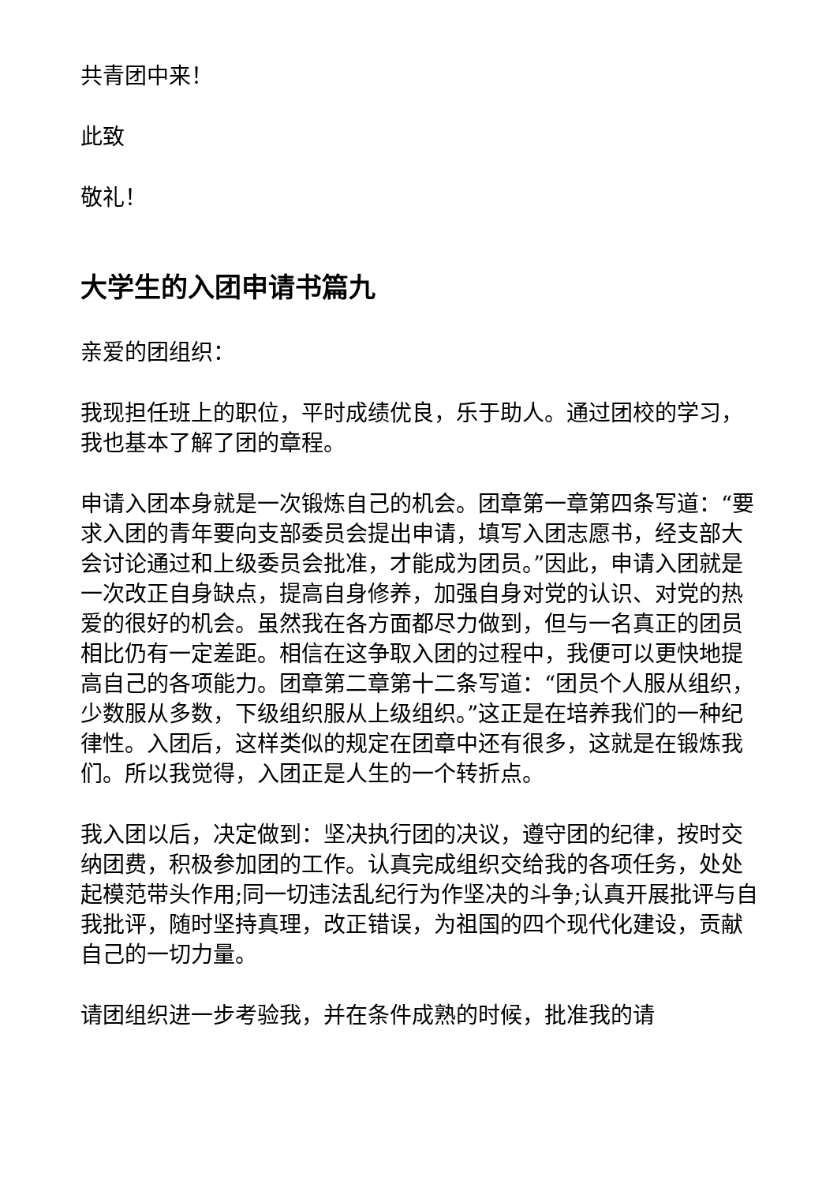共青团中来！
此致
敬礼！
大学生的入团申请书篇九
亲爱的团组织：
我现担任班上的职位，平时成绩优良，乐于助人。通过团校的学习，我也基本了解了团的章程。
申请入团本身就是一次锻炼自己的机会。团章第一章第四条写道：“要求入团的青年要向支部委员会提出申请，填写入团志愿书，经支部大会讨论通过和上级委员会批准，才能成为团员。”因此，申请入团就是一次改正自身缺点，提高自身修养，加强自身对党的认识、对党的热爱的很好的机会。虽然我在各方面都尽力做到，但与一名真正的团员相比仍有一定差距。相信在这争取入团的过程中，我便可以更快地提高自己的各项能力。团章第二章第十二条写道：“团员个人服从组织，少数服从多数，下级组织服从上级组织。”这正是在培养我们的一种纪律性。入团后，这样类似的规定在团章中还有很多，这就是在锻炼我们。所以我觉得，入团正是人生的一个转折点。
我入团以后，决定做到：坚决执行团的决议，遵守团的纪律，按时交纳团费，积极参加团的工作。认真完成组织交给我的各项任务，处处起模范带头作用;同一切违法乱纪行为作坚决的斗争;认真开展批评与自我批评，随时坚持真理，改正错误，为祖国的四个现代化建设，贡献自己的一切力量。
请团组织进一步考验我，并在条件成熟的时候，批准我的请